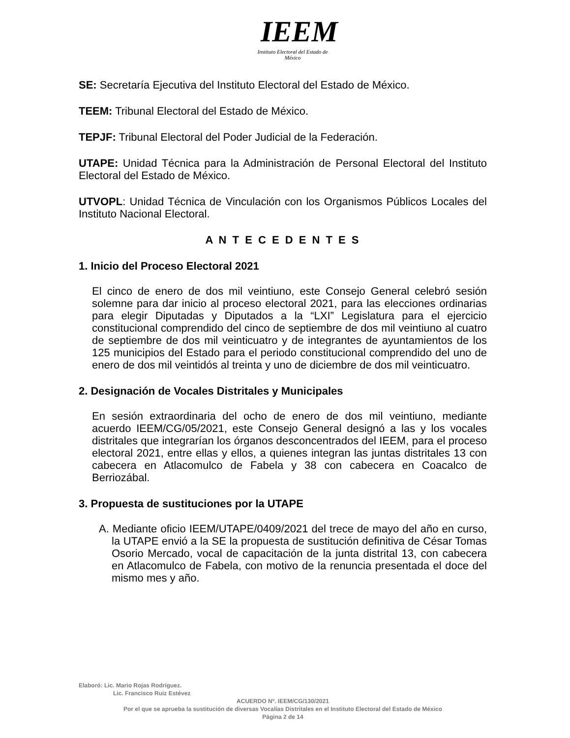IEEM
Instituto Electoral del Estado de México
SE: Secretaría Ejecutiva del Instituto Electoral del Estado de México.
TEEM: Tribunal Electoral del Estado de México.
TEPJF: Tribunal Electoral del Poder Judicial de la Federación.
UTAPE: Unidad Técnica para la Administración de Personal Electoral del Instituto Electoral del Estado de México.
UTVOPL: Unidad Técnica de Vinculación con los Organismos Públicos Locales del Instituto Nacional Electoral.
A N T E C E D E N T E S
1. Inicio del Proceso Electoral 2021
El cinco de enero de dos mil veintiuno, este Consejo General celebró sesión solemne para dar inicio al proceso electoral 2021, para las elecciones ordinarias para elegir Diputadas y Diputados a la “LXI” Legislatura para el ejercicio constitucional comprendido del cinco de septiembre de dos mil veintiuno al cuatro de septiembre de dos mil veinticuatro y de integrantes de ayuntamientos de los 125 municipios del Estado para el periodo constitucional comprendido del uno de enero de dos mil veintidós al treinta y uno de diciembre de dos mil veinticuatro.
2. Designación de Vocales Distritales y Municipales
En sesión extraordinaria del ocho de enero de dos mil veintiuno, mediante acuerdo IEEM/CG/05/2021, este Consejo General designó a las y los vocales distritales que integrarían los órganos desconcentrados del IEEM, para el proceso electoral 2021, entre ellas y ellos, a quienes integran las juntas distritales 13 con cabecera en Atlacomulco de Fabela y 38 con cabecera en Coacalco de Berriozábal.
3. Propuesta de sustituciones por la UTAPE
A. Mediante oficio IEEM/UTAPE/0409/2021 del trece de mayo del año en curso, la UTAPE envió a la SE la propuesta de sustitución definitiva de César Tomas Osorio Mercado, vocal de capacitación de la junta distrital 13, con cabecera en Atlacomulco de Fabela, con motivo de la renuncia presentada el doce del mismo mes y año.
Elaboró: Lic. Mario Rojas Rodríguez.
Lic. Francisco Ruiz Estévez
ACUERDO Nº. IEEM/CG/130/2021
Por el que se aprueba la sustitución de diversas Vocalías Distritales en el Instituto Electoral del Estado de México
Página 2 de 14